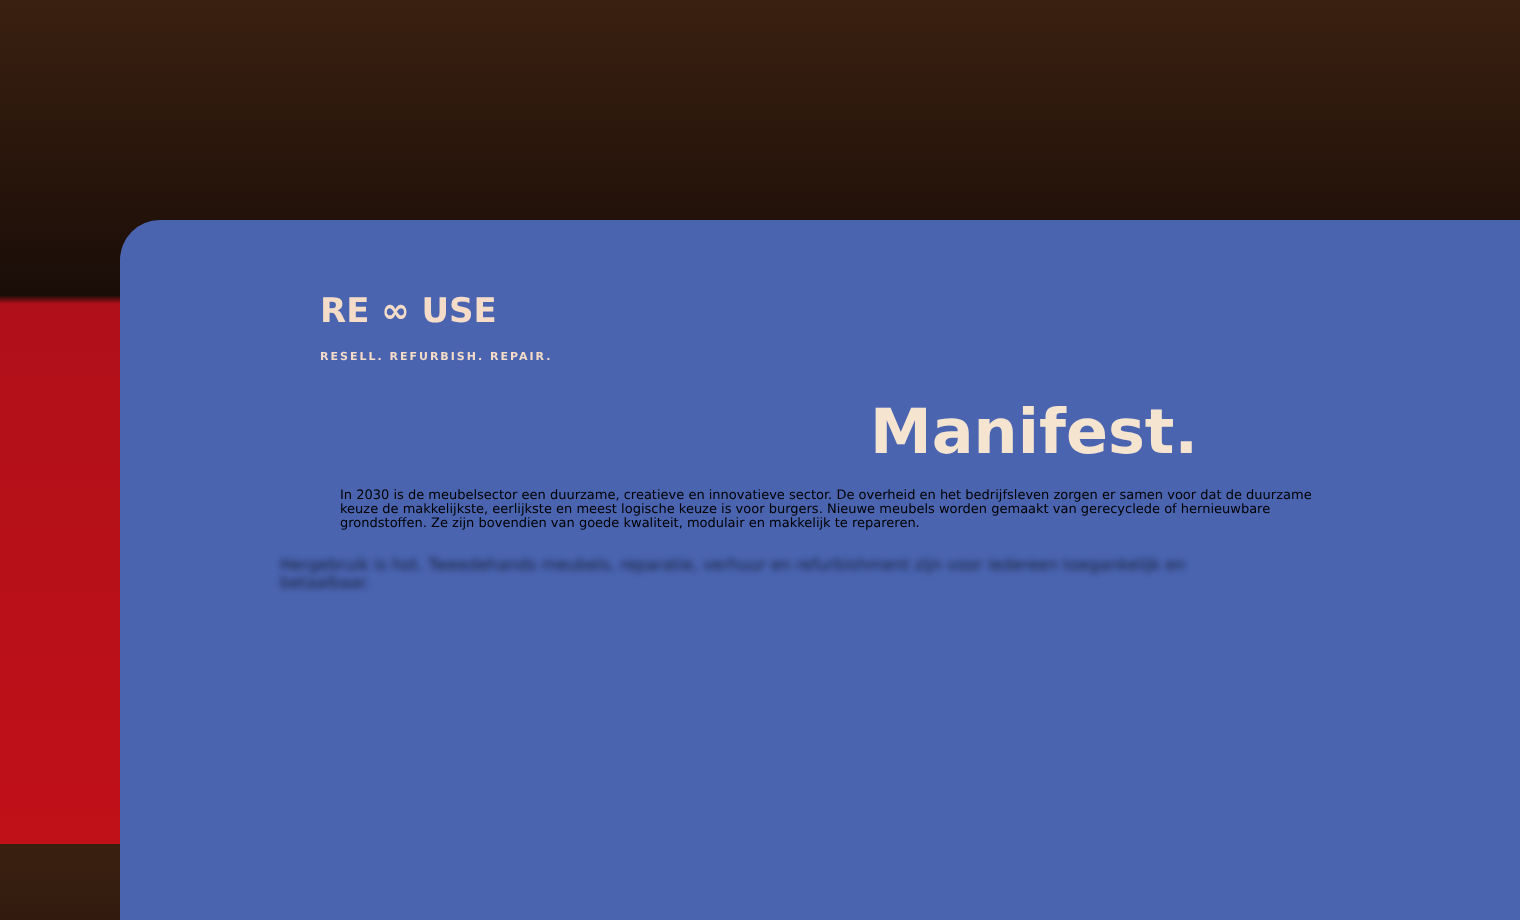RE ∞ USE
RESELL. REFURBISH. REPAIR.
Manifest.
In 2030 is de meubelsector een duurzame, creatieve en innovatieve sector. De overheid en het bedrijfsleven zorgen er samen voor dat de duurzame keuze de makkelijkste, eerlijkste en meest logische keuze is voor burgers. Nieuwe meubels worden gemaakt van gerecyclede of hernieuwbare grondstoffen. Ze zijn bovendien van goede kwaliteit, modulair en makkelijk te repareren.
Hergebruik is hot. Tweedehands meubels, reparatie, verhuur en refurbishment zijn voor iedereen toegankelijk en betaalbaar.